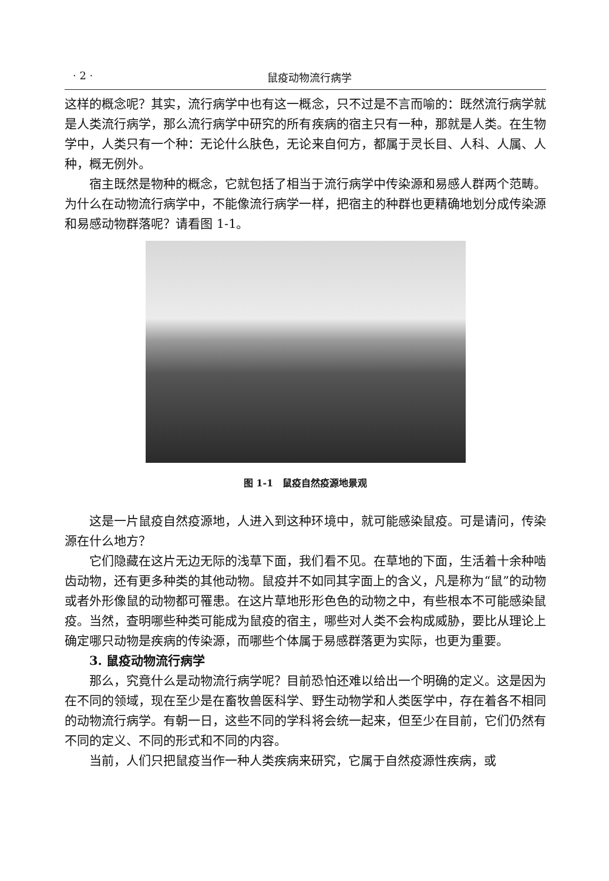· 2 · 鼠疫动物流行病学
这样的概念呢？其实，流行病学中也有这一概念，只不过是不言而喻的：既然流行病学就是人类流行病学，那么流行病学中研究的所有疾病的宿主只有一种，那就是人类。在生物学中，人类只有一个种：无论什么肤色，无论来自何方，都属于灵长目、人科、人属、人种，概无例外。
宿主既然是物种的概念，它就包括了相当于流行病学中传染源和易感人群两个范畴。为什么在动物流行病学中，不能像流行病学一样，把宿主的种群也更精确地划分成传染源和易感动物群落呢？请看图 1-1。
图 1-1　鼠疫自然疫源地景观
这是一片鼠疫自然疫源地，人进入到这种环境中，就可能感染鼠疫。可是请问，传染源在什么地方？
它们隐藏在这片无边无际的浅草下面，我们看不见。在草地的下面，生活着十余种啮齿动物，还有更多种类的其他动物。鼠疫并不如同其字面上的含义，凡是称为“鼠”的动物或者外形像鼠的动物都可罹患。在这片草地形形色色的动物之中，有些根本不可能感染鼠疫。当然，查明哪些种类可能成为鼠疫的宿主，哪些对人类不会构成威胁，要比从理论上确定哪只动物是疾病的传染源，而哪些个体属于易感群落更为实际，也更为重要。
3. 鼠疫动物流行病学
那么，究竟什么是动物流行病学呢？目前恐怕还难以给出一个明确的定义。这是因为在不同的领域，现在至少是在畜牧兽医科学、野生动物学和人类医学中，存在着各不相同的动物流行病学。有朝一日，这些不同的学科将会统一起来，但至少在目前，它们仍然有不同的定义、不同的形式和不同的内容。
当前，人们只把鼠疫当作一种人类疾病来研究，它属于自然疫源性疾病，或